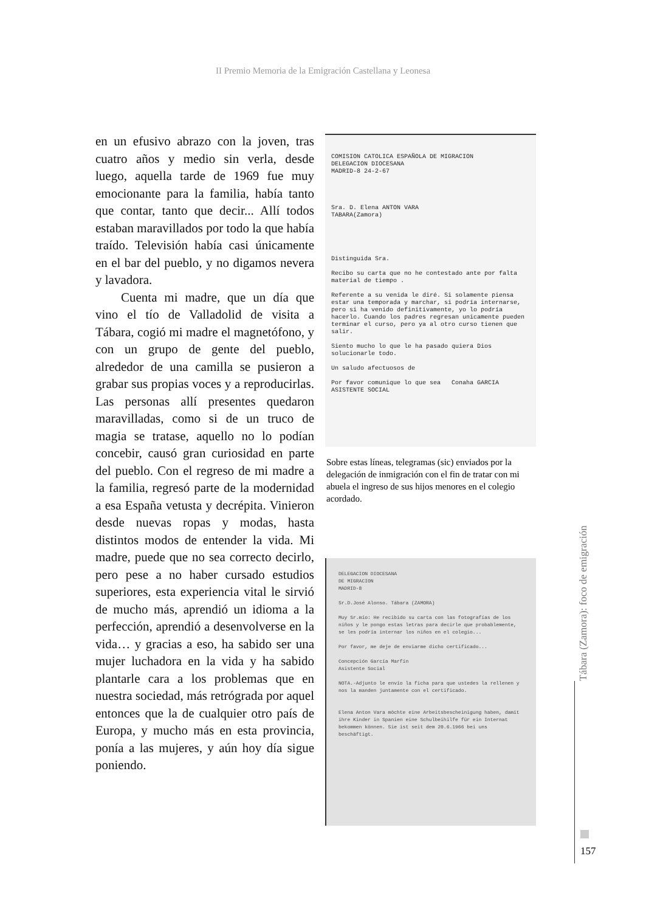II Premio Memoria de la Emigración Castellana y Leonesa
en un efusivo abrazo con la joven, tras cuatro años y medio sin verla, desde luego, aquella tarde de 1969 fue muy emocionante para la familia, había tanto que contar, tanto que decir... Allí todos estaban maravillados por todo la que había traído. Televisión había casi únicamente en el bar del pueblo, y no digamos nevera y lavadora.
Cuenta mi madre, que un día que vino el tío de Valladolid de visita a Tábara, cogió mi madre el magnetófono, y con un grupo de gente del pueblo, alrededor de una camilla se pusieron a grabar sus propias voces y a reproducirlas. Las personas allí presentes quedaron maravilladas, como si de un truco de magia se tratase, aquello no lo podían concebir, causó gran curiosidad en parte del pueblo. Con el regreso de mi madre a la familia, regresó parte de la modernidad a esa España vetusta y decrépita. Vinieron desde nuevas ropas y modas, hasta distintos modos de entender la vida. Mi madre, puede que no sea correcto decirlo, pero pese a no haber cursado estudios superiores, esta experiencia vital le sirvió de mucho más, aprendió un idioma a la perfección, aprendió a desenvolverse en la vida… y gracias a eso, ha sabido ser una mujer luchadora en la vida y ha sabido plantarle cara a los problemas que en nuestra sociedad, más retrógrada por aquel entonces que la de cualquier otro país de Europa, y mucho más en esta provincia, ponía a las mujeres, y aún hoy día sigue poniendo.
COMISION CATOLICA ESPAÑOLA DE MIGRACION
DELEGACION DIOCESANA
MADRID-8 24-2-67
Sra. D. Elena ANTON VARA
TABARA(Zamora)
Distinguida Sra.
Recibo su carta que no he contestado ante por falta material de tiempo .
Referente a su venida le diré. Si solamente piensa estar una temporada y marchar, si podría internarse, pero si ha venido definitivamente, yo lo podría hacerlo. Cuando los padres regresan unicamente pueden terminar el curso, pero ya al otro curso tienen que salir.
Siento mucho lo que le ha pasado quiera Dios solucionarle todo.
Un saludo afectuosos de
Por favor comunique lo que sea Conaha GARCIA
ASISTENTE SOCIAL
Sobre estas líneas, telegramas (sic) enviados por la delegación de inmigración con el fin de tratar con mi abuela el ingreso de sus hijos menores en el colegio acordado.
DELEGACION DIOCESANA
DE MIGRACION
MADRID-8
Sr.D.José Alonso. Tábara (ZAMORA)
Muy Sr.mío: He recibido su carta con las fotografías de los niños y le pongo estas letras para decirle que probablemente, se les podría internar los niños en el colegio...
Por favor, me deje de enviarme dicho certificado...
Concepción García Marfín
Asistente Social
NOTA.-Adjunto le envío la ficha para que ustedes la rellenen y nos la manden juntamente con el certificado.
Elena Anton Vara möchte eine Arbeitsbescheinigung haben, damit ihre Kinder in Spanien eine Schulbeihilfe für ein Internat bekommen können. Sie ist seit dem 20.6.1966 bei uns beschäftigt.
Tábara (Zamora): foco de emigración
157